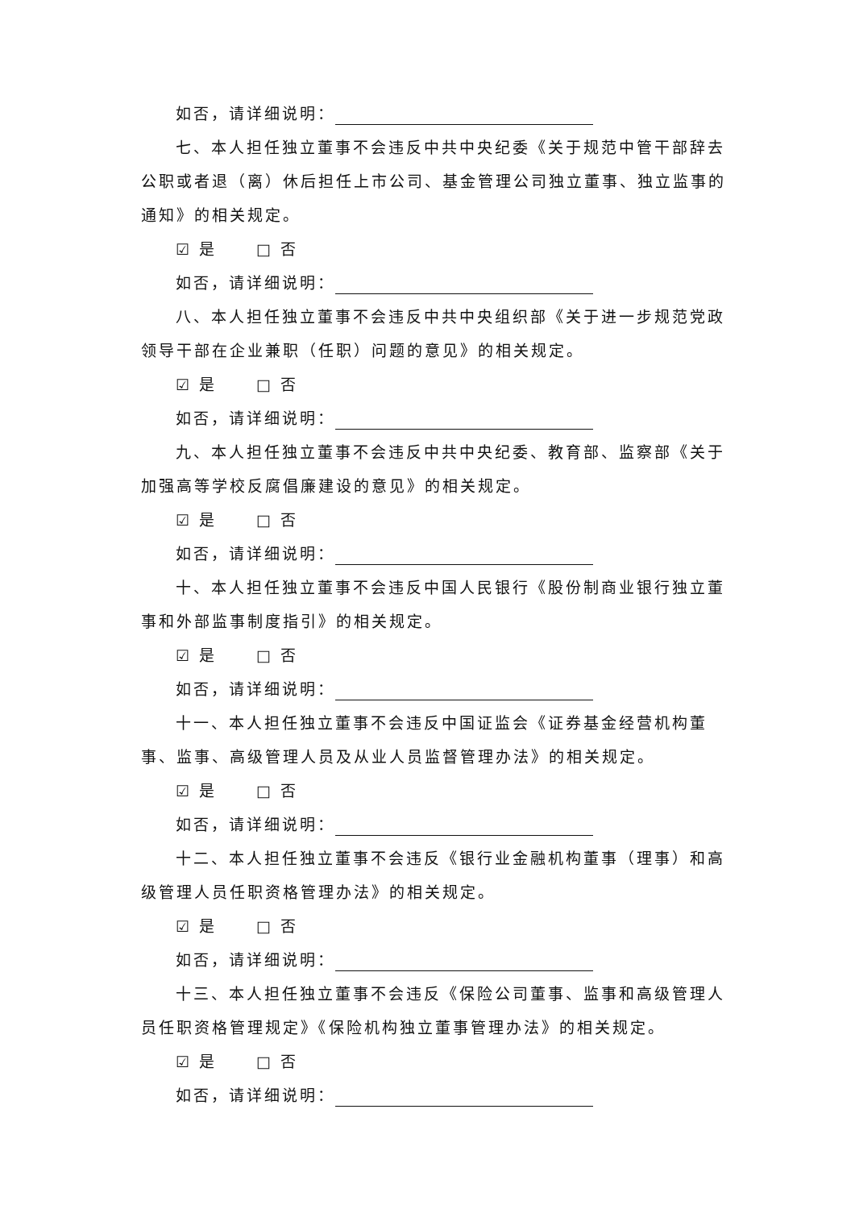如否，请详细说明：
七、本人担任独立董事不会违反中共中央纪委《关于规范中管干部辞去公职或者退（离）休后担任上市公司、基金管理公司独立董事、独立监事的通知》的相关规定。
☑ 是 □ 否
如否，请详细说明：
八、本人担任独立董事不会违反中共中央组织部《关于进一步规范党政领导干部在企业兼职（任职）问题的意见》的相关规定。
☑ 是 □ 否
如否，请详细说明：
九、本人担任独立董事不会违反中共中央纪委、教育部、监察部《关于加强高等学校反腐倡廉建设的意见》的相关规定。
☑ 是 □ 否
如否，请详细说明：
十、本人担任独立董事不会违反中国人民银行《股份制商业银行独立董事和外部监事制度指引》的相关规定。
☑ 是 □ 否
如否，请详细说明：
十一、本人担任独立董事不会违反中国证监会《证券基金经营机构董事、监事、高级管理人员及从业人员监督管理办法》的相关规定。
☑ 是 □ 否
如否，请详细说明：
十二、本人担任独立董事不会违反《银行业金融机构董事（理事）和高级管理人员任职资格管理办法》的相关规定。
☑ 是 □ 否
如否，请详细说明：
十三、本人担任独立董事不会违反《保险公司董事、监事和高级管理人员任职资格管理规定》《保险机构独立董事管理办法》的相关规定。
☑ 是 □ 否
如否，请详细说明：